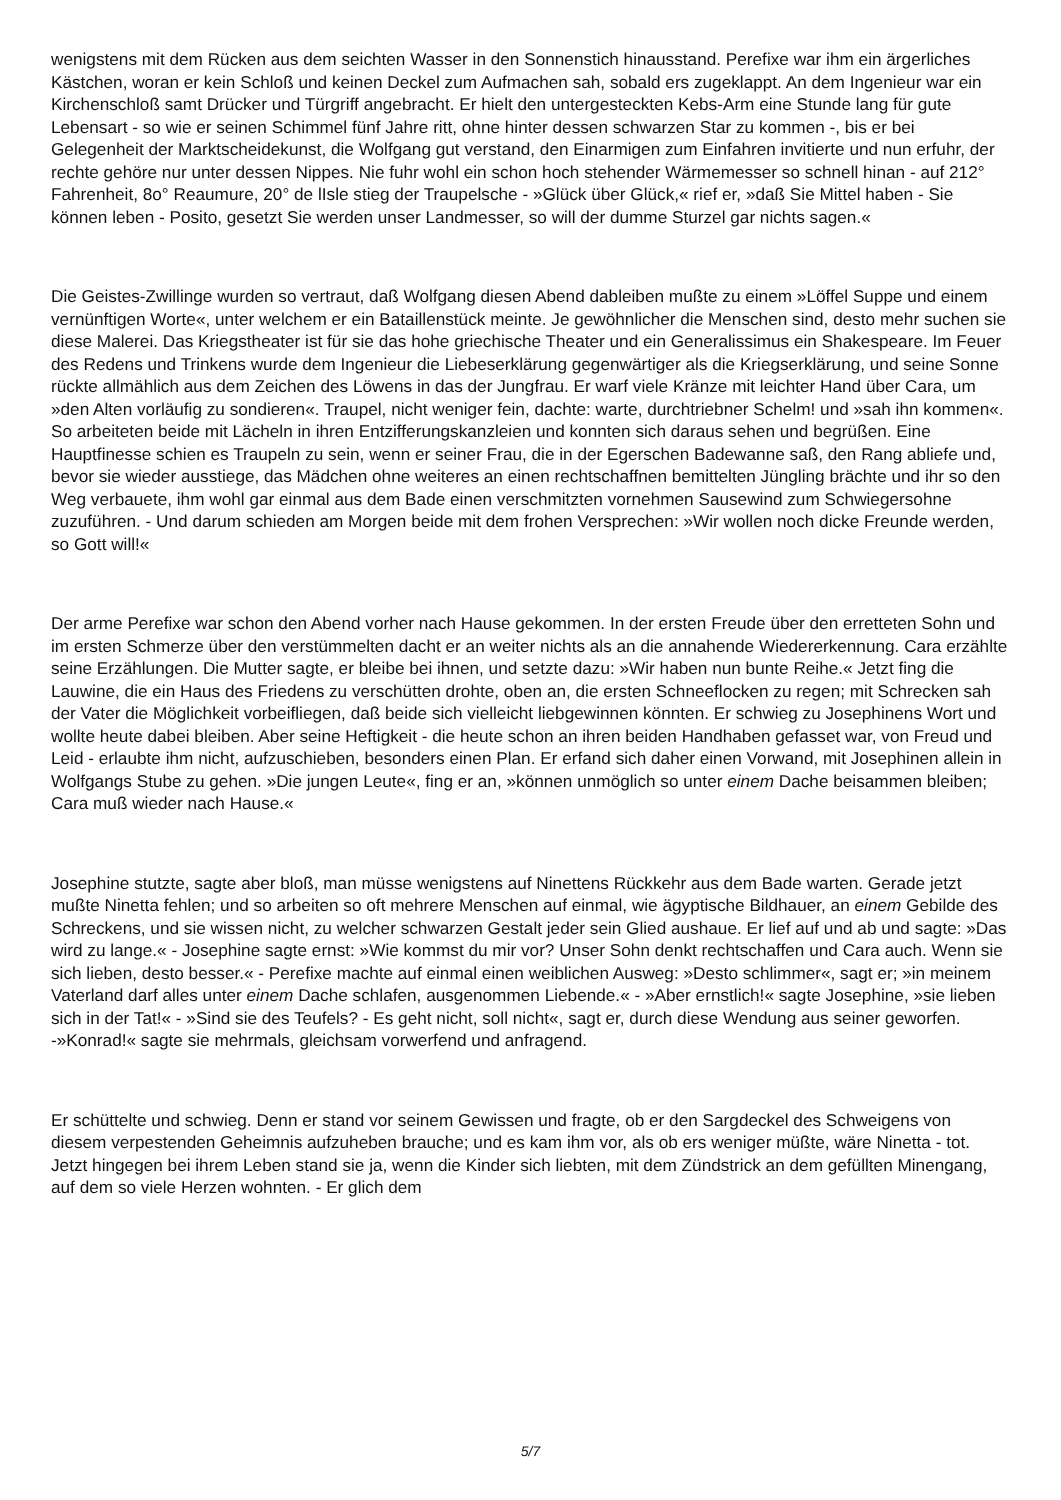wenigstens mit dem Rücken aus dem seichten Wasser in den Sonnenstich hinausstand. Perefixe war ihm ein ärgerliches Kästchen, woran er kein Schloß und keinen Deckel zum Aufmachen sah, sobald ers zugeklappt. An dem Ingenieur war ein Kirchenschloß samt Drücker und Türgriff angebracht. Er hielt den untergesteckten Kebs-Arm eine Stunde lang für gute Lebensart - so wie er seinen Schimmel fünf Jahre ritt, ohne hinter dessen schwarzen Star zu kommen -, bis er bei Gelegenheit der Marktscheidekunst, die Wolfgang gut verstand, den Einarmigen zum Einfahren invitierte und nun erfuhr, der rechte gehöre nur unter dessen Nippes. Nie fuhr wohl ein schon hoch stehender Wärmemesser so schnell hinan - auf 212° Fahrenheit, 8o° Reaumure, 20° de lIsle stieg der Traupelsche - »Glück über Glück,« rief er, »daß Sie Mittel haben - Sie können leben - Posito, gesetzt Sie werden unser Landmesser, so will der dumme Sturzel gar nichts sagen.«
Die Geistes-Zwillinge wurden so vertraut, daß Wolfgang diesen Abend dableiben mußte zu einem »Löffel Suppe und einem vernünftigen Worte«, unter welchem er ein Bataillenstück meinte. Je gewöhnlicher die Menschen sind, desto mehr suchen sie diese Malerei. Das Kriegstheater ist für sie das hohe griechische Theater und ein Generalissimus ein Shakespeare. Im Feuer des Redens und Trinkens wurde dem Ingenieur die Liebeserklärung gegenwärtiger als die Kriegserklärung, und seine Sonne rückte allmählich aus dem Zeichen des Löwens in das der Jungfrau. Er warf viele Kränze mit leichter Hand über Cara, um »den Alten vorläufig zu sondieren«. Traupel, nicht weniger fein, dachte: warte, durchtriebner Schelm! und »sah ihn kommen«. So arbeiteten beide mit Lächeln in ihren Entzifferungskanzleien und konnten sich daraus sehen und begrüßen. Eine Hauptfinesse schien es Traupeln zu sein, wenn er seiner Frau, die in der Egerschen Badewanne saß, den Rang abliefe und, bevor sie wieder ausstiege, das Mädchen ohne weiteres an einen rechtschaffnen bemittelten Jüngling brächte und ihr so den Weg verbauete, ihm wohl gar einmal aus dem Bade einen verschmitzten vornehmen Sausewind zum Schwiegersohne zuzuführen. - Und darum schieden am Morgen beide mit dem frohen Versprechen: »Wir wollen noch dicke Freunde werden, so Gott will!«
Der arme Perefixe war schon den Abend vorher nach Hause gekommen. In der ersten Freude über den erretteten Sohn und im ersten Schmerze über den verstümmelten dacht er an weiter nichts als an die annahende Wiedererkennung. Cara erzählte seine Erzählungen. Die Mutter sagte, er bleibe bei ihnen, und setzte dazu: »Wir haben nun bunte Reihe.« Jetzt fing die Lauwine, die ein Haus des Friedens zu verschütten drohte, oben an, die ersten Schneeflocken zu regen; mit Schrecken sah der Vater die Möglichkeit vorbeifliegen, daß beide sich vielleicht liebgewinnen könnten. Er schwieg zu Josephinens Wort und wollte heute dabei bleiben. Aber seine Heftigkeit - die heute schon an ihren beiden Handhaben gefasset war, von Freud und Leid - erlaubte ihm nicht, aufzuschieben, besonders einen Plan. Er erfand sich daher einen Vorwand, mit Josephinen allein in Wolfgangs Stube zu gehen. »Die jungen Leute«, fing er an, »können unmöglich so unter einem Dache beisammen bleiben; Cara muß wieder nach Hause.«
Josephine stutzte, sagte aber bloß, man müsse wenigstens auf Ninettens Rückkehr aus dem Bade warten. Gerade jetzt mußte Ninetta fehlen; und so arbeiten so oft mehrere Menschen auf einmal, wie ägyptische Bildhauer, an einem Gebilde des Schreckens, und sie wissen nicht, zu welcher schwarzen Gestalt jeder sein Glied aushaue. Er lief auf und ab und sagte: »Das wird zu lange.« - Josephine sagte ernst: »Wie kommst du mir vor? Unser Sohn denkt rechtschaffen und Cara auch. Wenn sie sich lieben, desto besser.« - Perefixe machte auf einmal einen weiblichen Ausweg: »Desto schlimmer«, sagt er; »in meinem Vaterland darf alles unter einem Dache schlafen, ausgenommen Liebende.« - »Aber ernstlich!« sagte Josephine, »sie lieben sich in der Tat!« - »Sind sie des Teufels? - Es geht nicht, soll nicht«, sagt er, durch diese Wendung aus seiner geworfen. -»Konrad!« sagte sie mehrmals, gleichsam vorwerfend und anfragend.
Er schüttelte und schwieg. Denn er stand vor seinem Gewissen und fragte, ob er den Sargdeckel des Schweigens von diesem verpestenden Geheimnis aufzuheben brauche; und es kam ihm vor, als ob ers weniger müßte, wäre Ninetta - tot. Jetzt hingegen bei ihrem Leben stand sie ja, wenn die Kinder sich liebten, mit dem Zündstrick an dem gefüllten Minengang, auf dem so viele Herzen wohnten. - Er glich dem
5/7